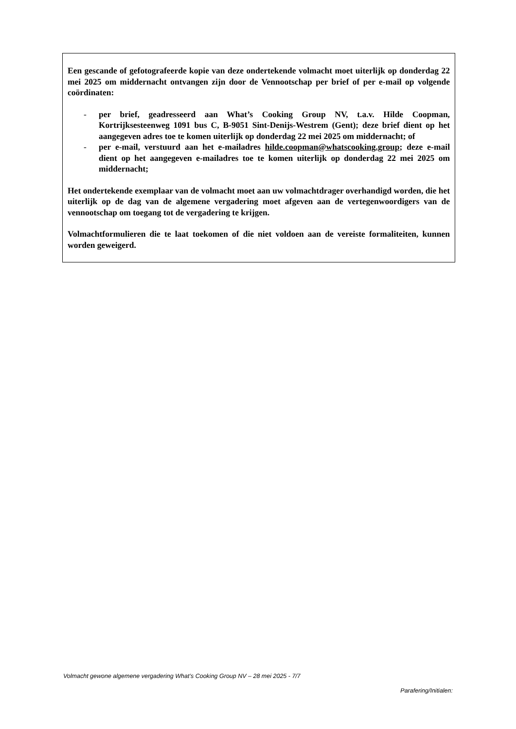Een gescande of gefotografeerde kopie van deze ondertekende volmacht moet uiterlijk op donderdag 22 mei 2025 om middernacht ontvangen zijn door de Vennootschap per brief of per e-mail op volgende coördinaten:
- per brief, geadresseerd aan What’s Cooking Group NV, t.a.v. Hilde Coopman, Kortrijksesteenweg 1091 bus C, B-9051 Sint-Denijs-Westrem (Gent); deze brief dient op het aangegeven adres toe te komen uiterlijk op donderdag 22 mei 2025 om middernacht; of
- per e-mail, verstuurd aan het e-mailadres hilde.coopman@whatscooking.group; deze e-mail dient op het aangegeven e-mailadres toe te komen uiterlijk op donderdag 22 mei 2025 om middernacht;
Het ondertekende exemplaar van de volmacht moet aan uw volmachtdrager overhandigd worden, die het uiterlijk op de dag van de algemene vergadering moet afgeven aan de vertegenwoordigers van de vennootschap om toegang tot de vergadering te krijgen.
Volmachtformulieren die te laat toekomen of die niet voldoen aan de vereiste formaliteiten, kunnen worden geweigerd.
Volmacht gewone algemene vergadering What’s Cooking Group NV – 28 mei 2025 - 7/7
Parafering/Initialen: